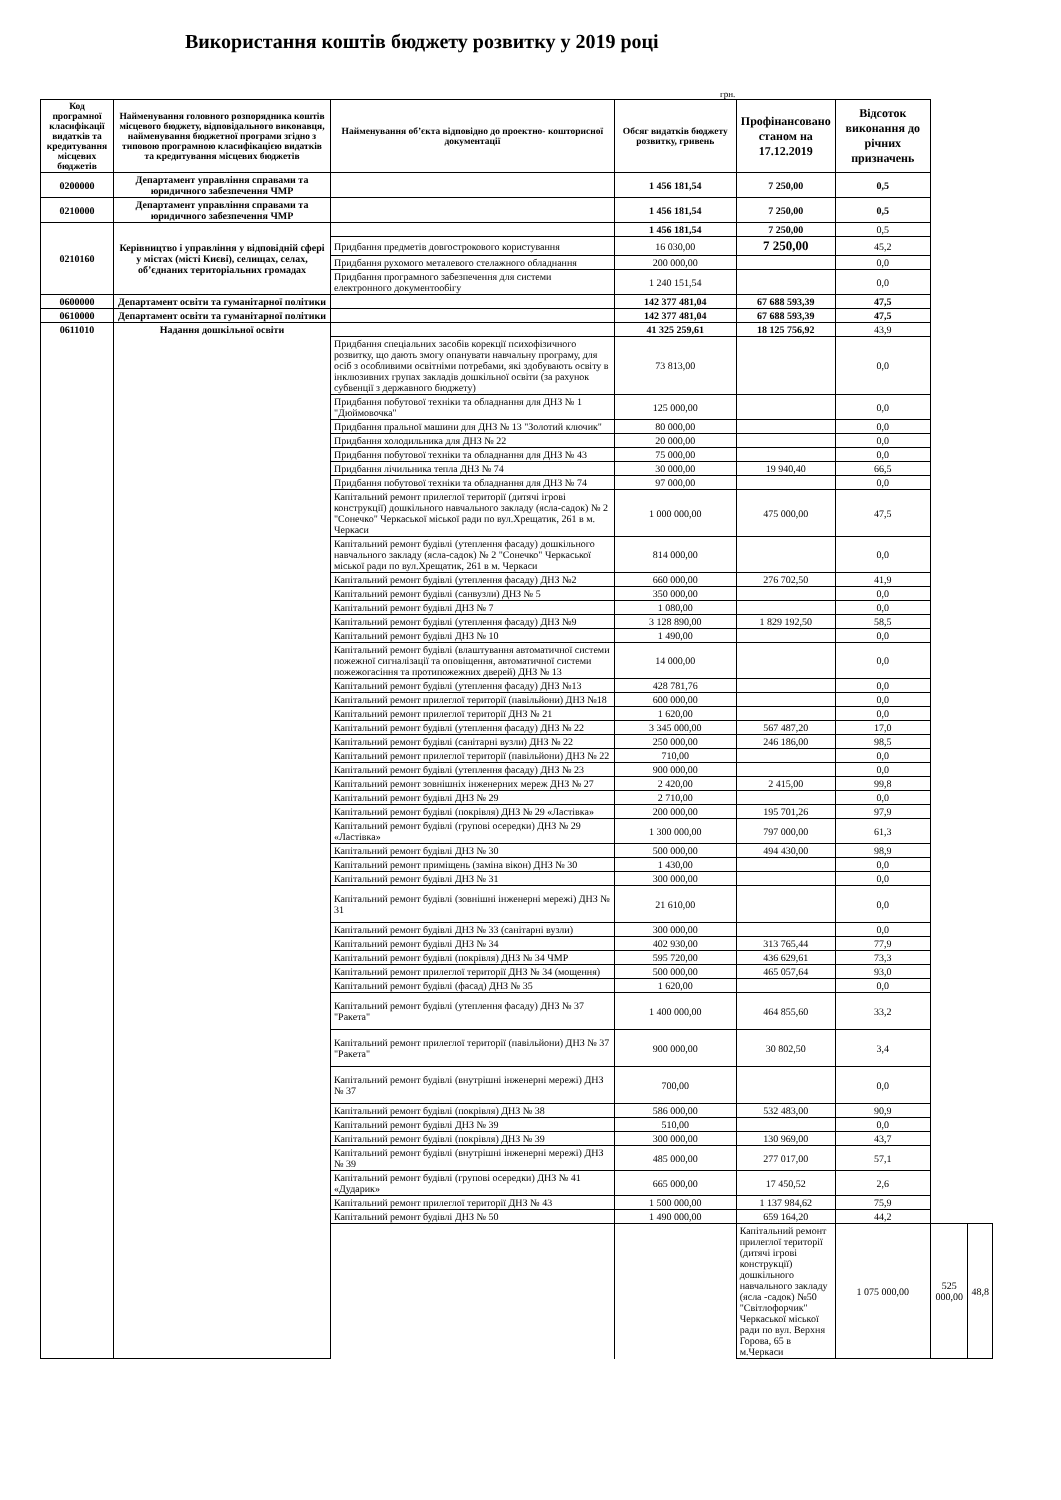Використання коштів бюджету розвитку у 2019 році
грн.
| Код програмної класифікації видатків та кредитування місцевих бюджетів | Найменування головного розпорядника коштів місцевого бюджету, відповідального виконавця, найменування бюджетної програми згідно з типовою програмною класифікацією видатків та кредитування місцевих бюджетів | Найменування об’єкта відповідно до проектно- кошторисної документації | Обсяг видатків бюджету розвитку, гривень | Профінансовано станом на 17.12.2019 | Відсоток виконання до річних призначень | | |
| --- | --- | --- | --- | --- | --- | --- | --- |
| 0200000 | Департамент управління справами та юридичного забезпечення ЧМР | | 1 456 181,54 | 7 250,00 | 0,5 | | |
| 0210000 | Департамент управління справами та юридичного забезпечення ЧМР | | 1 456 181,54 | 7 250,00 | 0,5 | | |
| 0210160 | Керівництво і управління у відповідній сфері у містах (місті Києві), селищах, селах, об’єднаних територіальних громадах | | 1 456 181,54 | 7 250,00 | 0,5 | | |
| | | Придбання предметів довгострокового користування | 16 030,00 | 7 250,00 | 45,2 | | |
| | | Придбання рухомого металевого стелажного обладнання | 200 000,00 | | 0,0 | | |
| | | Придбання програмного забезпечення для системи електронного документообігу | 1 240 151,54 | | 0,0 | | |
| 0600000 | Департамент освіти та гуманітарної політики | | 142 377 481,04 | 67 688 593,39 | 47,5 | | |
| 0610000 | Департамент освіти та гуманітарної політики | | 142 377 481,04 | 67 688 593,39 | 47,5 | | |
| 0611010 | Надання дошкільної освіти | | 41 325 259,61 | 18 125 756,92 | 43,9 | | |
| | | Придбання спеціальних засобів корекції психофізичного розвитку, що дають змогу опанувати навчальну програму, для осіб з особливими освітніми потребами, які здобувають освіту в інклюзивних групах закладів дошкільної освіти (за рахунок субвенції з державного бюджету) | 73 813,00 | | 0,0 | | |
| | | Придбання побутової техніки та обладнання для ДНЗ № 1 "Дюймовочка" | 125 000,00 | | 0,0 | | |
| | | Придбання пральної машини для ДНЗ № 13 "Золотий ключик" | 80 000,00 | | 0,0 | | |
| | | Придбання холодильника для ДНЗ № 22 | 20 000,00 | | 0,0 | | |
| | | Придбання побутової техніки та обладнання для ДНЗ № 43 | 75 000,00 | | 0,0 | | |
| | | Придбання лічильника тепла ДНЗ № 74 | 30 000,00 | 19 940,40 | 66,5 | | |
| | | Придбання побутової техніки та обладнання для ДНЗ № 74 | 97 000,00 | | 0,0 | | |
| | | Капітальний ремонт прилеглої території (дитячі ігрові конструкції) дошкільного навчального закладу (ясла-садок) № 2 "Сонечко" Черкаської міської ради по вул.Хрещатик, 261 в м. Черкаси | 1 000 000,00 | 475 000,00 | 47,5 | | |
| | | Капітальний ремонт будівлі (утеплення фасаду) дошкільного навчального закладу (ясла-садок) № 2 "Сонечко" Черкаської міської ради по вул.Хрещатик, 261 в м. Черкаси | 814 000,00 | | 0,0 | | |
| | | Капітальний ремонт будівлі (утеплення фасаду) ДНЗ №2 | 660 000,00 | 276 702,50 | 41,9 | | |
| | | Капітальний ремонт будівлі (санвузли) ДНЗ № 5 | 350 000,00 | | 0,0 | | |
| | | Капітальний ремонт будівлі ДНЗ № 7 | 1 080,00 | | 0,0 | | |
| | | Капітальний ремонт будівлі (утеплення фасаду) ДНЗ №9 | 3 128 890,00 | 1 829 192,50 | 58,5 | | |
| | | Капітальний ремонт будівлі ДНЗ № 10 | 1 490,00 | | 0,0 | | |
| | | Капітальний ремонт будівлі (влаштування автоматичної системи пожежної сигналізації та оповіщення, автоматичної системи пожежогасіння та протипожежних дверей) ДНЗ № 13 | 14 000,00 | | 0,0 | | |
| | | Капітальний ремонт будівлі (утеплення фасаду) ДНЗ №13 | 428 781,76 | | 0,0 | | |
| | | Капітальний ремонт прилеглої території (павільйони) ДНЗ №18 | 600 000,00 | | 0,0 | | |
| | | Капітальний ремонт прилеглої території ДНЗ № 21 | 1 620,00 | | 0,0 | | |
| | | Капітальний ремонт будівлі (утеплення фасаду) ДНЗ № 22 | 3 345 000,00 | 567 487,20 | 17,0 | | |
| | | Капітальний ремонт будівлі (санітарні вузли) ДНЗ № 22 | 250 000,00 | 246 186,00 | 98,5 | | |
| | | Капітальний ремонт прилеглої території (павільйони) ДНЗ № 22 | 710,00 | | 0,0 | | |
| | | Капітальний ремонт будівлі (утеплення фасаду) ДНЗ № 23 | 900 000,00 | | 0,0 | | |
| | | Капітальний ремонт зовнішніх інженерних мереж ДНЗ № 27 | 2 420,00 | 2 415,00 | 99,8 | | |
| | | Капітальний ремонт будівлі ДНЗ № 29 | 2 710,00 | | 0,0 | | |
| | | Капітальний ремонт будівлі (покрівля) ДНЗ № 29 «Ластівка» | 200 000,00 | 195 701,26 | 97,9 | | |
| | | Капітальний ремонт будівлі (групові осередки) ДНЗ № 29 «Ластівка» | 1 300 000,00 | 797 000,00 | 61,3 | | |
| | | Капітальний ремонт будівлі ДНЗ № 30 | 500 000,00 | 494 430,00 | 98,9 | | |
| | | Капітальний ремонт приміщень (заміна вікон) ДНЗ № 30 | 1 430,00 | | 0,0 | | |
| | | Капітальний ремонт будівлі ДНЗ № 31 | 300 000,00 | | 0,0 | | |
| | | Капітальний ремонт будівлі (зовнішні інженерні мережі) ДНЗ № 31 | 21 610,00 | | 0,0 | | |
| | | Капітальний ремонт будівлі ДНЗ № 33 (санітарні вузли) | 300 000,00 | | 0,0 | | |
| | | Капітальний ремонт будівлі ДНЗ № 34 | 402 930,00 | 313 765,44 | 77,9 | | |
| | | Капітальний ремонт будівлі (покрівля) ДНЗ № 34 ЧМР | 595 720,00 | 436 629,61 | 73,3 | | |
| | | Капітальний ремонт прилеглої території ДНЗ № 34 (мощення) | 500 000,00 | 465 057,64 | 93,0 | | |
| | | Капітальний ремонт будівлі (фасад) ДНЗ № 35 | 1 620,00 | | 0,0 | | |
| | | Капітальний ремонт будівлі (утеплення фасаду) ДНЗ № 37 "Ракета" | 1 400 000,00 | 464 855,60 | 33,2 | | |
| | | Капітальний ремонт прилеглої території (павільйони) ДНЗ № 37 "Ракета" | 900 000,00 | 30 802,50 | 3,4 | | |
| | | Капітальний ремонт будівлі (внутрішні інженерні мережі) ДНЗ № 37 | 700,00 | | 0,0 | | |
| | | Капітальний ремонт будівлі (покрівля) ДНЗ № 38 | 586 000,00 | 532 483,00 | 90,9 | | |
| | | Капітальний ремонт будівлі ДНЗ № 39 | 510,00 | | 0,0 | | |
| | | Капітальний ремонт будівлі (покрівля) ДНЗ № 39 | 300 000,00 | 130 969,00 | 43,7 | | |
| | | Капітальний ремонт будівлі (внутрішні інженерні мережі) ДНЗ № 39 | 485 000,00 | 277 017,00 | 57,1 | | |
| | | Капітальний ремонт будівлі (групові осередки) ДНЗ № 41 «Дударик» | 665 000,00 | 17 450,52 | 2,6 | | |
| | | Капітальний ремонт прилеглої території ДНЗ № 43 | 1 500 000,00 | 1 137 984,62 | 75,9 | | |
| | | Капітальний ремонт будівлі ДНЗ № 50 | 1 490 000,00 | 659 164,20 | 44,2 | | |
| | | | | Капітальний ремонт прилеглої території (дитячі ігрові конструкції) дошкільного навчального закладу (ясла -садок) №50 "Світлофорчик" Черкаської міської ради по вул. Верхня Горова, 65 в м.Черкаси | 1 075 000,00 | 525 000,00 | 48,8 |